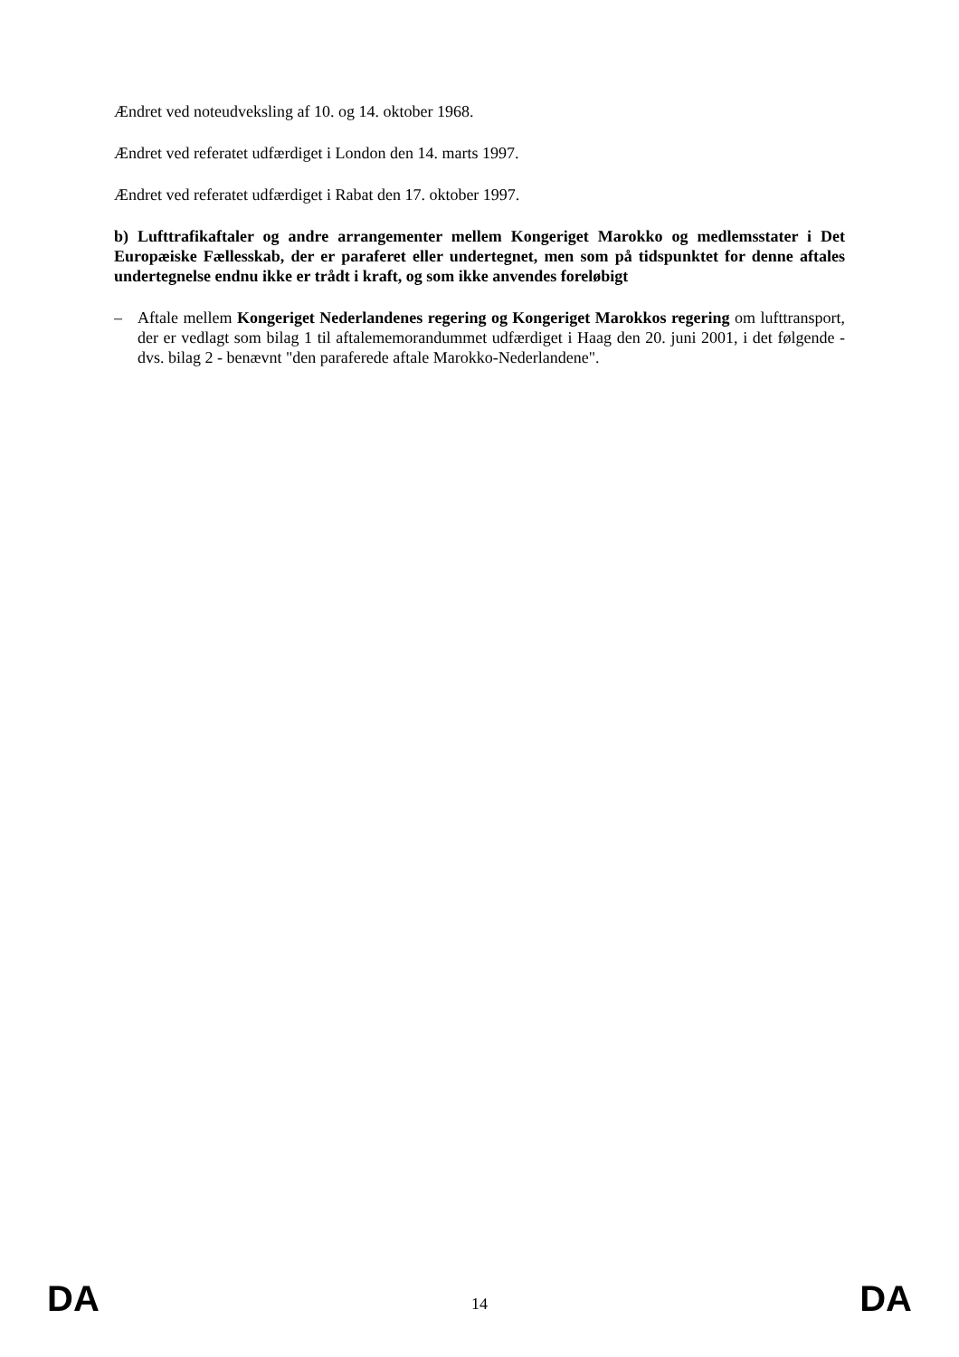Ændret ved noteudveksling af 10. og 14. oktober 1968.
Ændret ved referatet udfærdiget i London den 14. marts 1997.
Ændret ved referatet udfærdiget i Rabat den 17. oktober 1997.
b) Lufttrafikaftaler og andre arrangementer mellem Kongeriget Marokko og medlemsstater i Det Europæiske Fællesskab, der er paraferet eller undertegnet, men som på tidspunktet for denne aftales undertegnelse endnu ikke er trådt i kraft, og som ikke anvendes foreløbigt
– Aftale mellem Kongeriget Nederlandenes regering og Kongeriget Marokkos regering om lufttransport, der er vedlagt som bilag 1 til aftalememorandummet udfærdiget i Haag den 20. juni 2001, i det følgende - dvs. bilag 2 - benævnt "den paraferede aftale Marokko-Nederlandene".
DA 14 DA